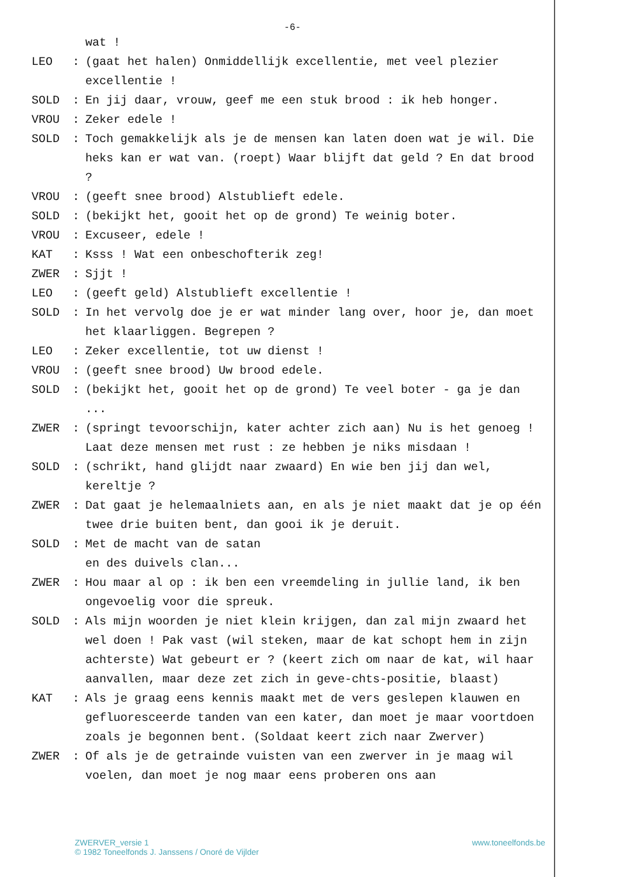-6-
wat !
LEO: (gaat het halen) Onmiddellijk excellentie, met veel plezier excellentie !
SOLD: En jij daar, vrouw, geef me een stuk brood : ik heb honger.
VROU: Zeker edele !
SOLD: Toch gemakkelijk als je de mensen kan laten doen wat je wil. Die heks kan er wat van. (roept) Waar blijft dat geld ? En dat brood ?
VROU: (geeft snee brood) Alstublieft edele.
SOLD: (bekijkt het, gooit het op de grond) Te weinig boter.
VROU: Excuseer, edele !
KAT: Ksss ! Wat een onbeschofterik zeg!
ZWER: Sjjt !
LEO: (geeft geld) Alstublieft excellentie !
SOLD: In het vervolg doe je er wat minder lang over, hoor je, dan moet het klaarliggen. Begrepen ?
LEO: Zeker excellentie, tot uw dienst !
VROU: (geeft snee brood) Uw brood edele.
SOLD: (bekijkt het, gooit het op de grond) Te veel boter - ga je dan ...
ZWER: (springt tevoorschijn, kater achter zich aan) Nu is het genoeg ! Laat deze mensen met rust : ze hebben je niks misdaan !
SOLD: (schrikt, hand glijdt naar zwaard) En wie ben jij dan wel, kereltje ?
ZWER: Dat gaat je helemaalniets aan, en als je niet maakt dat je op één twee drie buiten bent, dan gooi ik je deruit.
SOLD: Met de macht van de satan
en des duivels clan...
ZWER: Hou maar al op : ik ben een vreemdeling in jullie land, ik ben ongevoelig voor die spreuk.
SOLD: Als mijn woorden je niet klein krijgen, dan zal mijn zwaard het wel doen ! Pak vast (wil steken, maar de kat schopt hem in zijn achterste) Wat gebeurt er ? (keert zich om naar de kat, wil haar aanvallen, maar deze zet zich in geve-chts-positie, blaast)
KAT: Als je graag eens kennis maakt met de vers geslepen klauwen en gefluoresceerde tanden van een kater, dan moet je maar voortdoen zoals je begonnen bent. (Soldaat keert zich naar Zwerver)
ZWER: Of als je de getrainde vuisten van een zwerver in je maag wil voelen, dan moet je nog maar eens proberen ons aan
ZWERVER_versie 1
© 1982 Toneelfonds J. Janssens / Onoré de Vijlder
www.toneelfonds.be